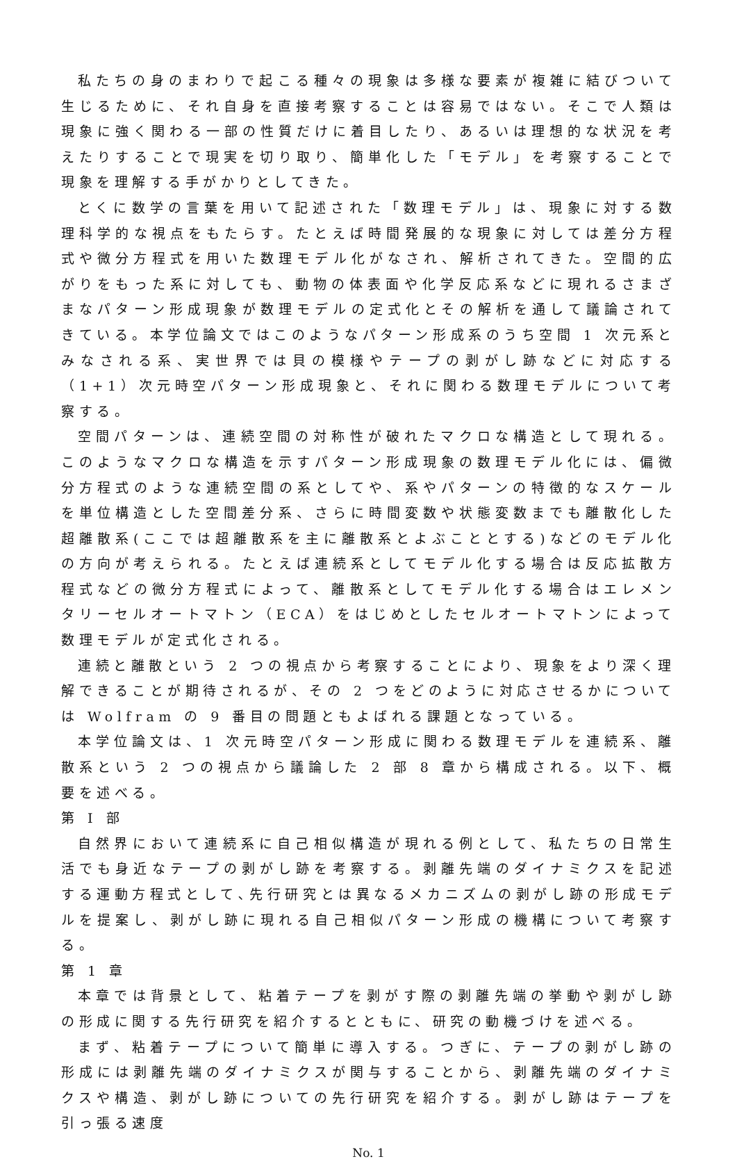私たちの身のまわりで起こる種々の現象は多様な要素が複雑に結びついて生じるために、それ自身を直接考察することは容易ではない。そこで人類は現象に強く関わる一部の性質だけに着目したり、あるいは理想的な状況を考えたりすることで現実を切り取り、簡単化した「モデル」を考察することで現象を理解する手がかりとしてきた。
とくに数学の言葉を用いて記述された「数理モデル」は、現象に対する数理科学的な視点をもたらす。たとえば時間発展的な現象に対しては差分方程式や微分方程式を用いた数理モデル化がなされ、解析されてきた。空間的広がりをもった系に対しても、動物の体表面や化学反応系などに現れるさまざまなパターン形成現象が数理モデルの定式化とその解析を通して議論されてきている。本学位論文ではこのようなパターン形成系のうち空間 1 次元系とみなされる系、実世界では貝の模様やテープの剥がし跡などに対応する（1+1）次元時空パターン形成現象と、それに関わる数理モデルについて考察する。
空間パターンは、連続空間の対称性が破れたマクロな構造として現れる。このようなマクロな構造を示すパターン形成現象の数理モデル化には、偏微分方程式のような連続空間の系としてや、系やパターンの特徴的なスケールを単位構造とした空間差分系、さらに時間変数や状態変数までも離散化した超離散系(ここでは超離散系を主に離散系とよぶこととする)などのモデル化の方向が考えられる。たとえば連続系としてモデル化する場合は反応拡散方程式などの微分方程式によって、離散系としてモデル化する場合はエレメンタリーセルオートマトン（ECA）をはじめとしたセルオートマトンによって数理モデルが定式化される。
連続と離散という 2 つの視点から考察することにより、現象をより深く理解できることが期待されるが、その 2 つをどのように対応させるかについては Wolfram の 9 番目の問題ともよばれる課題となっている。
本学位論文は、1 次元時空パターン形成に関わる数理モデルを連続系、離散系という 2 つの視点から議論した 2 部 8 章から構成される。以下、概要を述べる。
第 I 部
自然界において連続系に自己相似構造が現れる例として、私たちの日常生活でも身近なテープの剥がし跡を考察する。剥離先端のダイナミクスを記述する運動方程式として､先行研究とは異なるメカニズムの剥がし跡の形成モデルを提案し、剥がし跡に現れる自己相似パターン形成の機構について考察する。
第 1 章
本章では背景として、粘着テープを剥がす際の剥離先端の挙動や剥がし跡の形成に関する先行研究を紹介するとともに、研究の動機づけを述べる。
まず、粘着テープについて簡単に導入する。つぎに、テープの剥がし跡の形成には剥離先端のダイナミクスが関与することから、剥離先端のダイナミクスや構造、剥がし跡についての先行研究を紹介する。剥がし跡はテープを引っ張る速度
No. 1